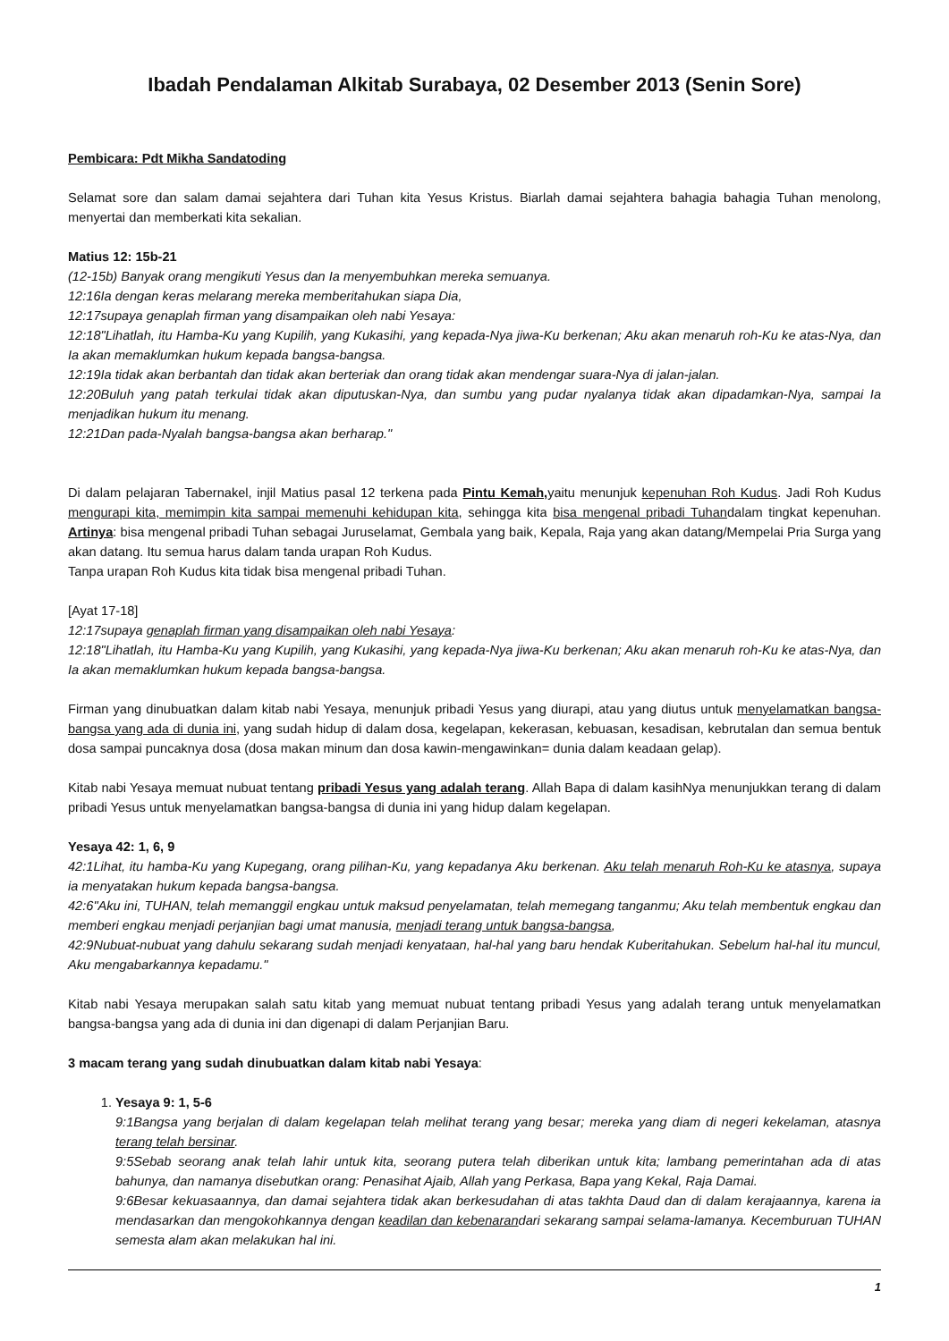Ibadah Pendalaman Alkitab Surabaya, 02 Desember 2013 (Senin Sore)
Pembicara: Pdt Mikha Sandatoding
Selamat sore dan salam damai sejahtera dari Tuhan kita Yesus Kristus. Biarlah damai sejahtera bahagia bahagia Tuhan menolong, menyertai dan memberkati kita sekalian.
Matius 12: 15b-21
(12-15b) Banyak orang mengikuti Yesus dan Ia menyembuhkan mereka semuanya.
12:16Ia dengan keras melarang mereka memberitahukan siapa Dia,
12:17supaya genaplah firman yang disampaikan oleh nabi Yesaya:
12:18"Lihatlah, itu Hamba-Ku yang Kupilih, yang Kukasihi, yang kepada-Nya jiwa-Ku berkenan; Aku akan menaruh roh-Ku ke atas-Nya, dan Ia akan memaklumkan hukum kepada bangsa-bangsa.
12:19Ia tidak akan berbantah dan tidak akan berteriak dan orang tidak akan mendengar suara-Nya di jalan-jalan.
12:20Buluh yang patah terkulai tidak akan diputuskan-Nya, dan sumbu yang pudar nyalanya tidak akan dipadamkan-Nya, sampai Ia menjadikan hukum itu menang.
12:21Dan pada-Nyalah bangsa-bangsa akan berharap."
Di dalam pelajaran Tabernakel, injil Matius pasal 12 terkena pada Pintu Kemah, yaitu menunjuk kepenuhan Roh Kudus. Jadi Roh Kudus mengurapi kita, memimpin kita sampai memenuhi kehidupan kita, sehingga kita bisa mengenal pribadi Tuhandalam tingkat kepenuhan. Artinya: bisa mengenal pribadi Tuhan sebagai Juruselamat, Gembala yang baik, Kepala, Raja yang akan datang/Mempelai Pria Surga yang akan datang. Itu semua harus dalam tanda urapan Roh Kudus.
Tanpa urapan Roh Kudus kita tidak bisa mengenal pribadi Tuhan.
[Ayat 17-18]
12:17supaya genaplah firman yang disampaikan oleh nabi Yesaya:
12:18"Lihatlah, itu Hamba-Ku yang Kupilih, yang Kukasihi, yang kepada-Nya jiwa-Ku berkenan; Aku akan menaruh roh-Ku ke atas-Nya, dan Ia akan memaklumkan hukum kepada bangsa-bangsa.
Firman yang dinubuatkan dalam kitab nabi Yesaya, menunjuk pribadi Yesus yang diurapi, atau yang diutus untuk menyelamatkan bangsa-bangsa yang ada di dunia ini, yang sudah hidup di dalam dosa, kegelapan, kekerasan, kebuasan, kesadisan, kebrutalan dan semua bentuk dosa sampai puncaknya dosa (dosa makan minum dan dosa kawin-mengawinkan= dunia dalam keadaan gelap).
Kitab nabi Yesaya memuat nubuat tentang pribadi Yesus yang adalah terang. Allah Bapa di dalam kasihNya menunjukkan terang di dalam pribadi Yesus untuk menyelamatkan bangsa-bangsa di dunia ini yang hidup dalam kegelapan.
Yesaya 42: 1, 6, 9
42:1Lihat, itu hamba-Ku yang Kupegang, orang pilihan-Ku, yang kepadanya Aku berkenan. Aku telah menaruh Roh-Ku ke atasnya, supaya ia menyatakan hukum kepada bangsa-bangsa.
42:6"Aku ini, TUHAN, telah memanggil engkau untuk maksud penyelamatan, telah memegang tanganmu; Aku telah membentuk engkau dan memberi engkau menjadi perjanjian bagi umat manusia, menjadi terang untuk bangsa-bangsa,
42:9Nubuat-nubuat yang dahulu sekarang sudah menjadi kenyataan, hal-hal yang baru hendak Kuberitahukan. Sebelum hal-hal itu muncul, Aku mengabarkannya kepadamu."
Kitab nabi Yesaya merupakan salah satu kitab yang memuat nubuat tentang pribadi Yesus yang adalah terang untuk menyelamatkan bangsa-bangsa yang ada di dunia ini dan digenapi di dalam Perjanjian Baru.
3 macam terang yang sudah dinubuatkan dalam kitab nabi Yesaya:
1. Yesaya 9: 1, 5-6
9:1Bangsa yang berjalan di dalam kegelapan telah melihat terang yang besar; mereka yang diam di negeri kekelaman, atasnya terang telah bersinar.
9:5Sebab seorang anak telah lahir untuk kita, seorang putera telah diberikan untuk kita; lambang pemerintahan ada di atas bahunya, dan namanya disebutkan orang: Penasihat Ajaib, Allah yang Perkasa, Bapa yang Kekal, Raja Damai.
9:6Besar kekuasaannya, dan damai sejahtera tidak akan berkesudahan di atas takhta Daud dan di dalam kerajaannya, karena ia mendasarkan dan mengokohkannya dengan keadilan dan kebenarandari sekarang sampai selama-lamanya. Kecemburuan TUHAN semesta alam akan melakukan hal ini.
1